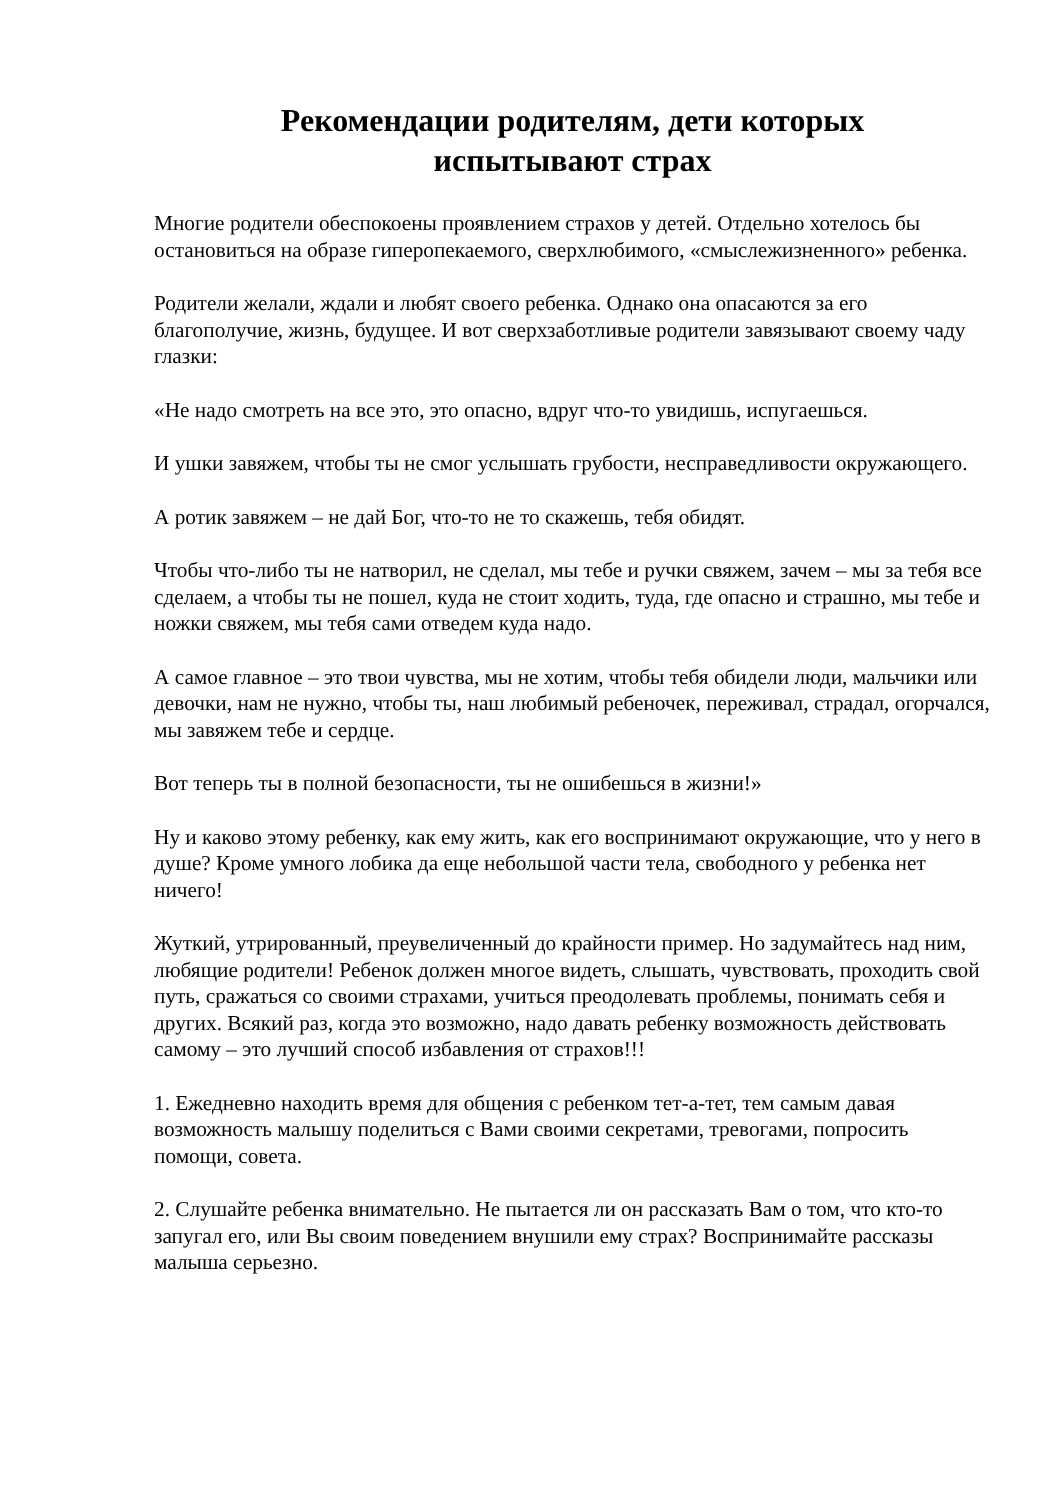Рекомендации родителям, дети которых
испытывают страх
Многие родители обеспокоены проявлением страхов у детей. Отдельно хотелось бы остановиться на образе гиперопекаемого, сверхлюбимого, «смыслежизненного» ребенка.
Родители желали, ждали и любят своего ребенка. Однако она опасаются за его благополучие, жизнь, будущее. И вот сверхзаботливые родители завязывают своему чаду глазки:
«Не надо смотреть на все это, это опасно, вдруг что-то увидишь, испугаешься.
И ушки завяжем, чтобы ты не смог услышать грубости, несправедливости окружающего.
А ротик завяжем – не дай Бог, что-то не то скажешь, тебя обидят.
Чтобы что-либо ты не натворил, не сделал, мы тебе и ручки свяжем, зачем – мы за тебя все сделаем, а чтобы ты не пошел, куда не стоит ходить, туда, где опасно и страшно, мы тебе и ножки свяжем, мы тебя сами отведем куда надо.
А самое главное – это твои чувства, мы не хотим, чтобы тебя обидели люди, мальчики или девочки, нам не нужно, чтобы ты, наш любимый ребеночек, переживал, страдал, огорчался, мы завяжем тебе и сердце.
Вот теперь ты в полной безопасности, ты не ошибешься в жизни!»
Ну и каково этому ребенку, как ему жить, как его воспринимают окружающие, что у него в душе? Кроме умного лобика да еще небольшой части тела, свободного у ребенка нет ничего!
Жуткий, утрированный, преувеличенный до крайности пример. Но задумайтесь над ним, любящие родители! Ребенок должен многое видеть, слышать, чувствовать, проходить свой путь, сражаться со своими страхами, учиться преодолевать проблемы, понимать себя и других. Всякий раз, когда это возможно, надо давать ребенку возможность действовать самому – это лучший способ избавления от страхов!!!
1. Ежедневно находить время для общения с ребенком тет-а-тет, тем самым давая возможность малышу поделиться с Вами своими секретами, тревогами, попросить помощи, совета.
2. Слушайте ребенка внимательно. Не пытается ли он рассказать Вам о том, что кто-то запугал его, или Вы своим поведением внушили ему страх? Воспринимайте рассказы малыша серьезно.